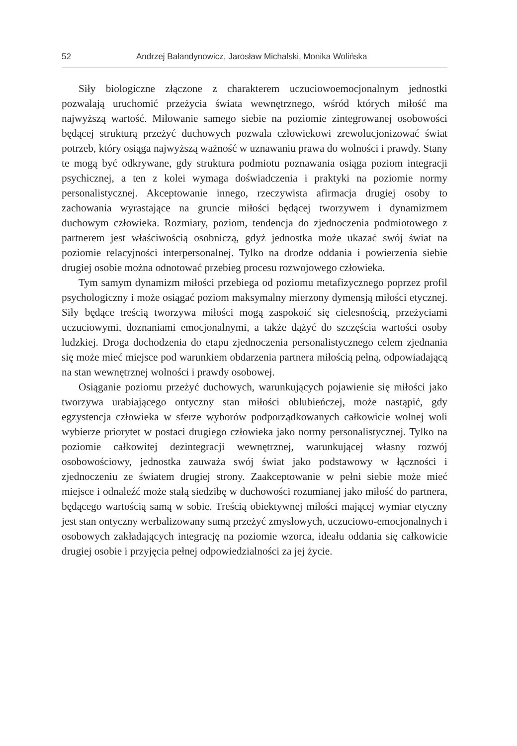52 Andrzej Bałandynowicz, Jarosław Michalski, Monika Wolińska
Siły biologiczne złączone z charakterem uczuciowoemocjonalnym jednostki pozwalają uruchomić przeżycia świata wewnętrznego, wśród których miłość ma najwyższą wartość. Miłowanie samego siebie na poziomie zintegrowanej osobowości będącej strukturą przeżyć duchowych pozwala człowiekowi zrewolucjonizować świat potrzeb, który osiąga najwyższą ważność w uznawaniu prawa do wolności i prawdy. Stany te mogą być odkrywane, gdy struktura podmiotu poznawania osiąga poziom integracji psychicznej, a ten z kolei wymaga doświadczenia i praktyki na poziomie normy personalistycznej. Akceptowanie innego, rzeczywista afirmacja drugiej osoby to zachowania wyrastające na gruncie miłości będącej tworzywem i dynamizmem duchowym człowieka. Rozmiary, poziom, tendencja do zjednoczenia podmiotowego z partnerem jest właściwością osobniczą, gdyż jednostka może ukazać swój świat na poziomie relacyjności interpersonalnej. Tylko na drodze oddania i powierzenia siebie drugiej osobie można odnotować przebieg procesu rozwojowego człowieka.
Tym samym dynamizm miłości przebiega od poziomu metafizycznego poprzez profil psychologiczny i może osiągać poziom maksymalny mierzony dymensją miłości etycznej. Siły będące treścią tworzywa miłości mogą zaspokoić się cielesnością, przeżyciami uczuciowymi, doznaniami emocjonalnymi, a także dążyć do szczęścia wartości osoby ludzkiej. Droga dochodzenia do etapu zjednoczenia personalistycznego celem zjednania się może mieć miejsce pod warunkiem obdarzenia partnera miłością pełną, odpowiadającą na stan wewnętrznej wolności i prawdy osobowej.
Osiąganie poziomu przeżyć duchowych, warunkujących pojawienie się miłości jako tworzywa urabiającego ontyczny stan miłości oblubieńczej, może nastąpić, gdy egzystencja człowieka w sferze wyborów podporządkowanych całkowicie wolnej woli wybierze priorytet w postaci drugiego człowieka jako normy personalistycznej. Tylko na poziomie całkowitej dezintegracji wewnętrznej, warunkującej własny rozwój osobowościowy, jednostka zauważa swój świat jako podstawowy w łączności i zjednoczeniu ze światem drugiej strony. Zaakceptowanie w pełni siebie może mieć miejsce i odnaleźć może stałą siedzibę w duchowości rozumianej jako miłość do partnera, będącego wartością samą w sobie. Treścią obiektywnej miłości mającej wymiar etyczny jest stan ontyczny werbalizowany sumą przeżyć zmysłowych, uczuciowo-emocjonalnych i osobowych zakładających integrację na poziomie wzorca, ideału oddania się całkowicie drugiej osobie i przyjęcia pełnej odpowiedzialności za jej życie.